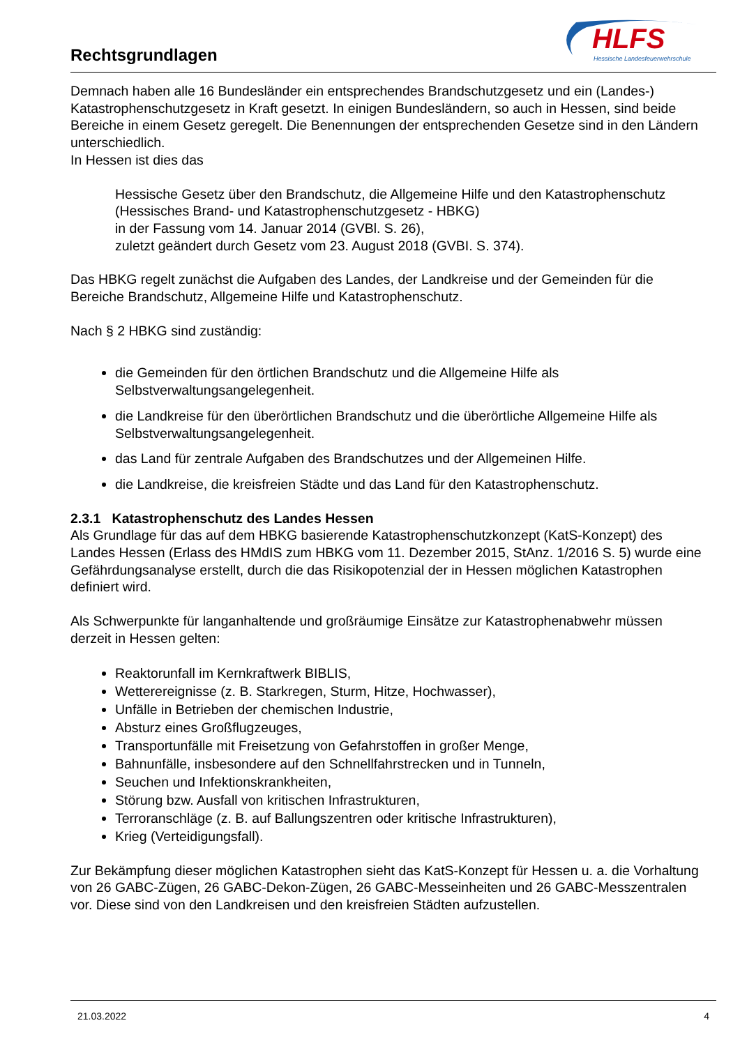Rechtsgrundlagen
HLFS
Hessische Landesfeuerwehrschule
Demnach haben alle 16 Bundesländer ein entsprechendes Brandschutzgesetz und ein (Landes-) Katastrophenschutzgesetz in Kraft gesetzt. In einigen Bundesländern, so auch in Hessen, sind beide Bereiche in einem Gesetz geregelt. Die Benennungen der entsprechenden Gesetze sind in den Ländern unterschiedlich.
In Hessen ist dies das
Hessische Gesetz über den Brandschutz, die Allgemeine Hilfe und den Katastrophenschutz (Hessisches Brand- und Katastrophenschutzgesetz - HBKG)
in der Fassung vom 14. Januar 2014 (GVBl. S. 26),
zuletzt geändert durch Gesetz vom 23. August 2018 (GVBI. S. 374).
Das HBKG regelt zunächst die Aufgaben des Landes, der Landkreise und der Gemeinden für die Bereiche Brandschutz, Allgemeine Hilfe und Katastrophenschutz.
Nach § 2 HBKG sind zuständig:
die Gemeinden für den örtlichen Brandschutz und die Allgemeine Hilfe als Selbstverwaltungsangelegenheit.
die Landkreise für den überörtlichen Brandschutz und die überörtliche Allgemeine Hilfe als Selbstverwaltungsangelegenheit.
das Land für zentrale Aufgaben des Brandschutzes und der Allgemeinen Hilfe.
die Landkreise, die kreisfreien Städte und das Land für den Katastrophenschutz.
2.3.1 Katastrophenschutz des Landes Hessen
Als Grundlage für das auf dem HBKG basierende Katastrophenschutzkonzept (KatS-Konzept) des Landes Hessen (Erlass des HMdIS zum HBKG vom 11. Dezember 2015, StAnz. 1/2016 S. 5) wurde eine Gefährdungsanalyse erstellt, durch die das Risikopotenzial der in Hessen möglichen Katastrophen definiert wird.
Als Schwerpunkte für langanhaltende und großräumige Einsätze zur Katastrophenabwehr müssen derzeit in Hessen gelten:
Reaktorunfall im Kernkraftwerk BIBLIS,
Wetterereignisse (z. B. Starkregen, Sturm, Hitze, Hochwasser),
Unfälle in Betrieben der chemischen Industrie,
Absturz eines Großflugzeuges,
Transportunfälle mit Freisetzung von Gefahrstoffen in großer Menge,
Bahnunfälle, insbesondere auf den Schnellfahrstrecken und in Tunneln,
Seuchen und Infektionskrankheiten,
Störung bzw. Ausfall von kritischen Infrastrukturen,
Terroranschläge (z. B. auf Ballungszentren oder kritische Infrastrukturen),
Krieg (Verteidigungsfall).
Zur Bekämpfung dieser möglichen Katastrophen sieht das KatS-Konzept für Hessen u. a. die Vorhaltung von 26 GABC-Zügen, 26 GABC-Dekon-Zügen, 26 GABC-Messeinheiten und 26 GABC-Messzentralen vor. Diese sind von den Landkreisen und den kreisfreien Städten aufzustellen.
21.03.2022 4